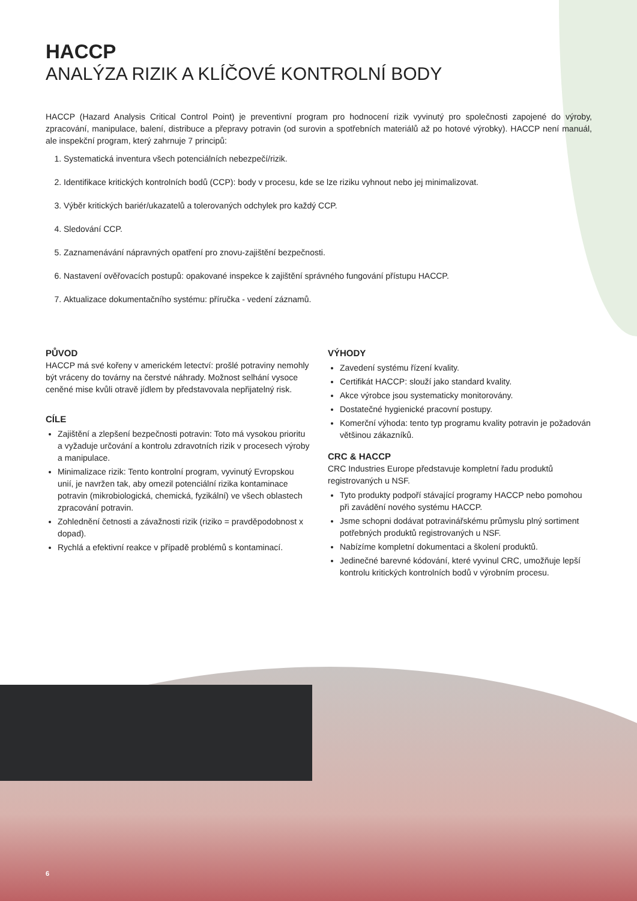HACCP
ANALÝZA RIZIK A KLÍČOVÉ KONTROLNÍ BODY
HACCP (Hazard Analysis Critical Control Point) je preventivní program pro hodnocení rizik vyvinutý pro společnosti zapojené do výroby, zpracování, manipulace, balení, distribuce a přepravy potravin (od surovin a spotřebních materiálů až po hotové výrobky). HACCP není manuál, ale inspekční program, který zahrnuje 7 principů:
1. Systematická inventura všech potenciálních nebezpečí/rizik.
2. Identifikace kritických kontrolních bodů (CCP): body v procesu, kde se lze riziku vyhnout nebo jej minimalizovat.
3. Výběr kritických bariér/ukazatelů a tolerovaných odchylek pro každý CCP.
4. Sledování CCP.
5. Zaznamenávání nápravných opatření pro znovu-zajištění bezpečnosti.
6. Nastavení ověřovacích postupů: opakované inspekce k zajištění správného fungování přístupu HACCP.
7. Aktualizace dokumentačního systému: příručka - vedení záznamů.
PŮVOD
HACCP má své kořeny v americkém letectví: prošlé potraviny nemohly být vráceny do továrny na čerstvé náhrady. Možnost selhání vysoce ceněné mise kvůli otravě jídlem by představovala nepřijatelný risk.
CÍLE
Zajištění a zlepšení bezpečnosti potravin: Toto má vysokou prioritu a vyžaduje určování a kontrolu zdravotních rizik v procesech výroby a manipulace.
Minimalizace rizik: Tento kontrolní program, vyvinutý Evropskou unií, je navržen tak, aby omezil potenciální rizika kontaminace potravin (mikrobiologická, chemická, fyzikální) ve všech oblastech zpracování potravin.
Zohlednění četnosti a závažnosti rizik (riziko = pravděpodobnost x dopad).
Rychlá a efektivní reakce v případě problémů s kontaminací.
VÝHODY
Zavedení systému řízení kvality.
Certifikát HACCP: slouží jako standard kvality.
Akce výrobce jsou systematicky monitorovány.
Dostatečné hygienické pracovní postupy.
Komerční výhoda: tento typ programu kvality potravin je požadován většinou zákazníků.
CRC & HACCP
CRC Industries Europe představuje kompletní řadu produktů registrovaných u NSF.
Tyto produkty podpoří stávající programy HACCP nebo pomohou při zavádění nového systému HACCP.
Jsme schopni dodávat potravinářskému průmyslu plný sortiment potřebných produktů registrovaných u NSF.
Nabízíme kompletní dokumentaci a školení produktů.
Jedinečné barevné kódování, které vyvinul CRC, umožňuje lepší kontrolu kritických kontrolních bodů v výrobním procesu.
6